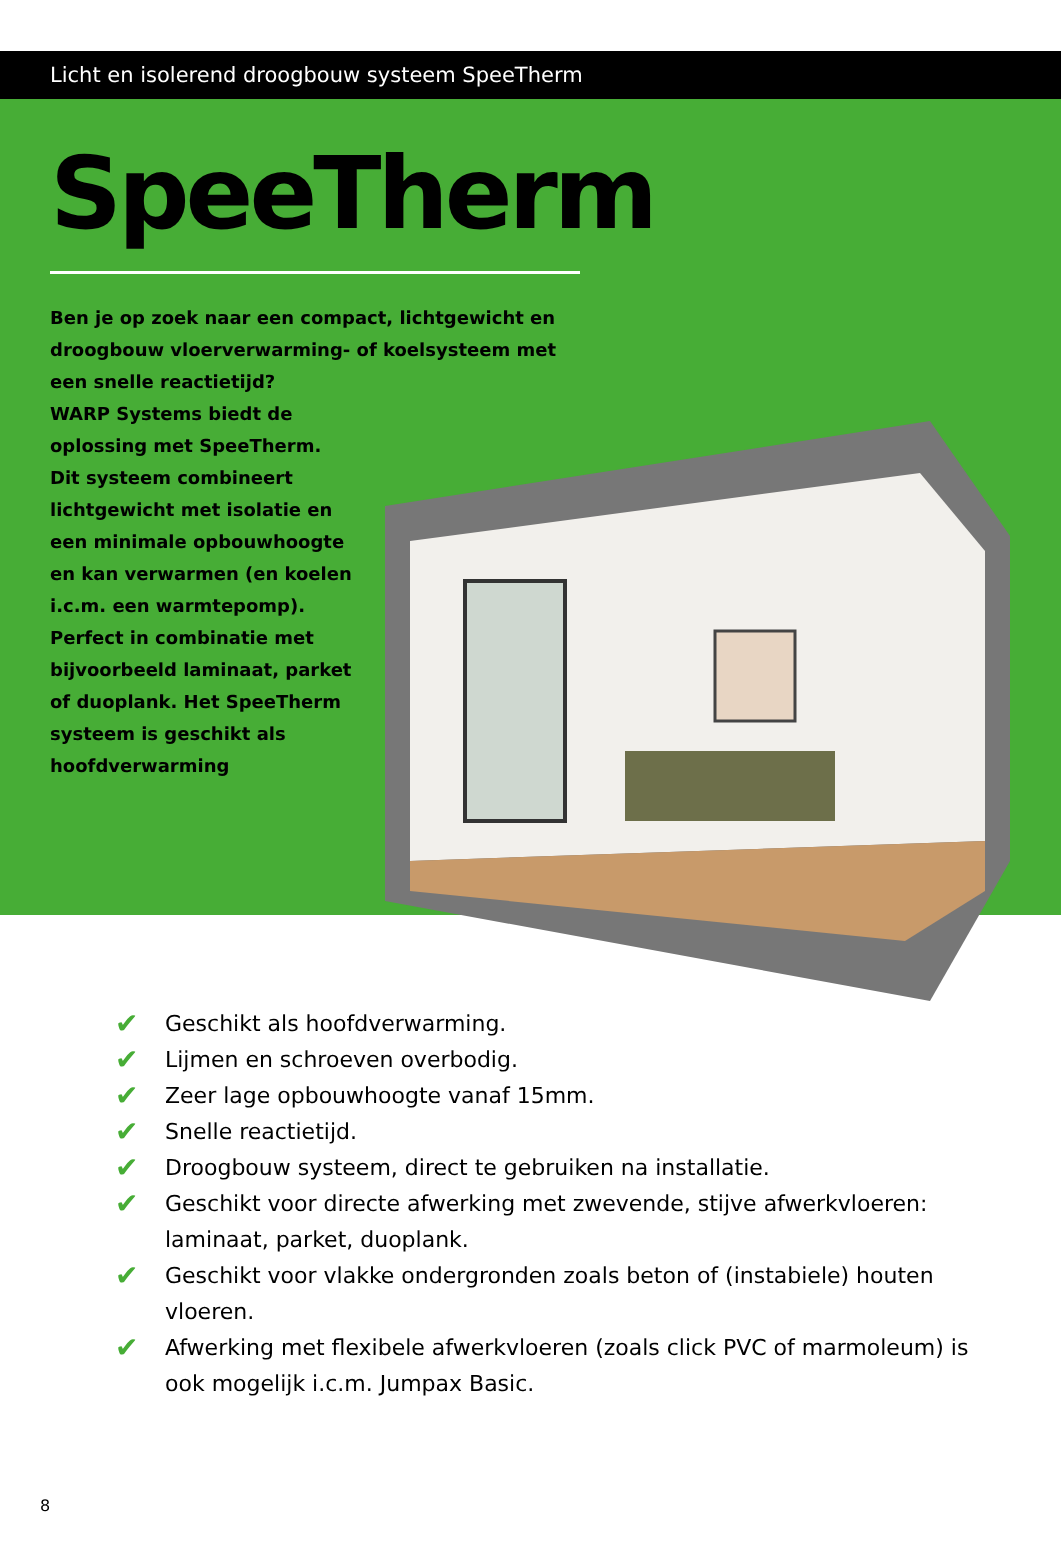Licht en isolerend droogbouw systeem SpeeTherm
SpeeTherm
Ben je op zoek naar een compact, lichtgewicht en droogbouw vloerverwarming- of koelsysteem met een snelle reactietijd?
WARP Systems biedt de
oplossing met SpeeTherm.
Dit systeem combineert
lichtgewicht met isolatie en
een minimale opbouwhoogte
en kan verwarmen (en koelen
i.c.m. een warmtepomp).
Perfect in combinatie met
bijvoorbeeld laminaat, parket
of duoplank. Het SpeeTherm
systeem is geschikt als
hoofdverwarming
✔ Geschikt als hoofdverwarming.
✔ Lijmen en schroeven overbodig.
✔ Zeer lage opbouwhoogte vanaf 15mm.
✔ Snelle reactietijd.
✔ Droogbouw systeem, direct te gebruiken na installatie.
✔ Geschikt voor directe afwerking met zwevende, stijve afwerkvloeren: laminaat, parket, duoplank.
✔ Geschikt voor vlakke ondergronden zoals beton of (instabiele) houten vloeren.
✔ Afwerking met flexibele afwerkvloeren (zoals click PVC of marmoleum) is ook mogelijk i.c.m. Jumpax Basic.
8